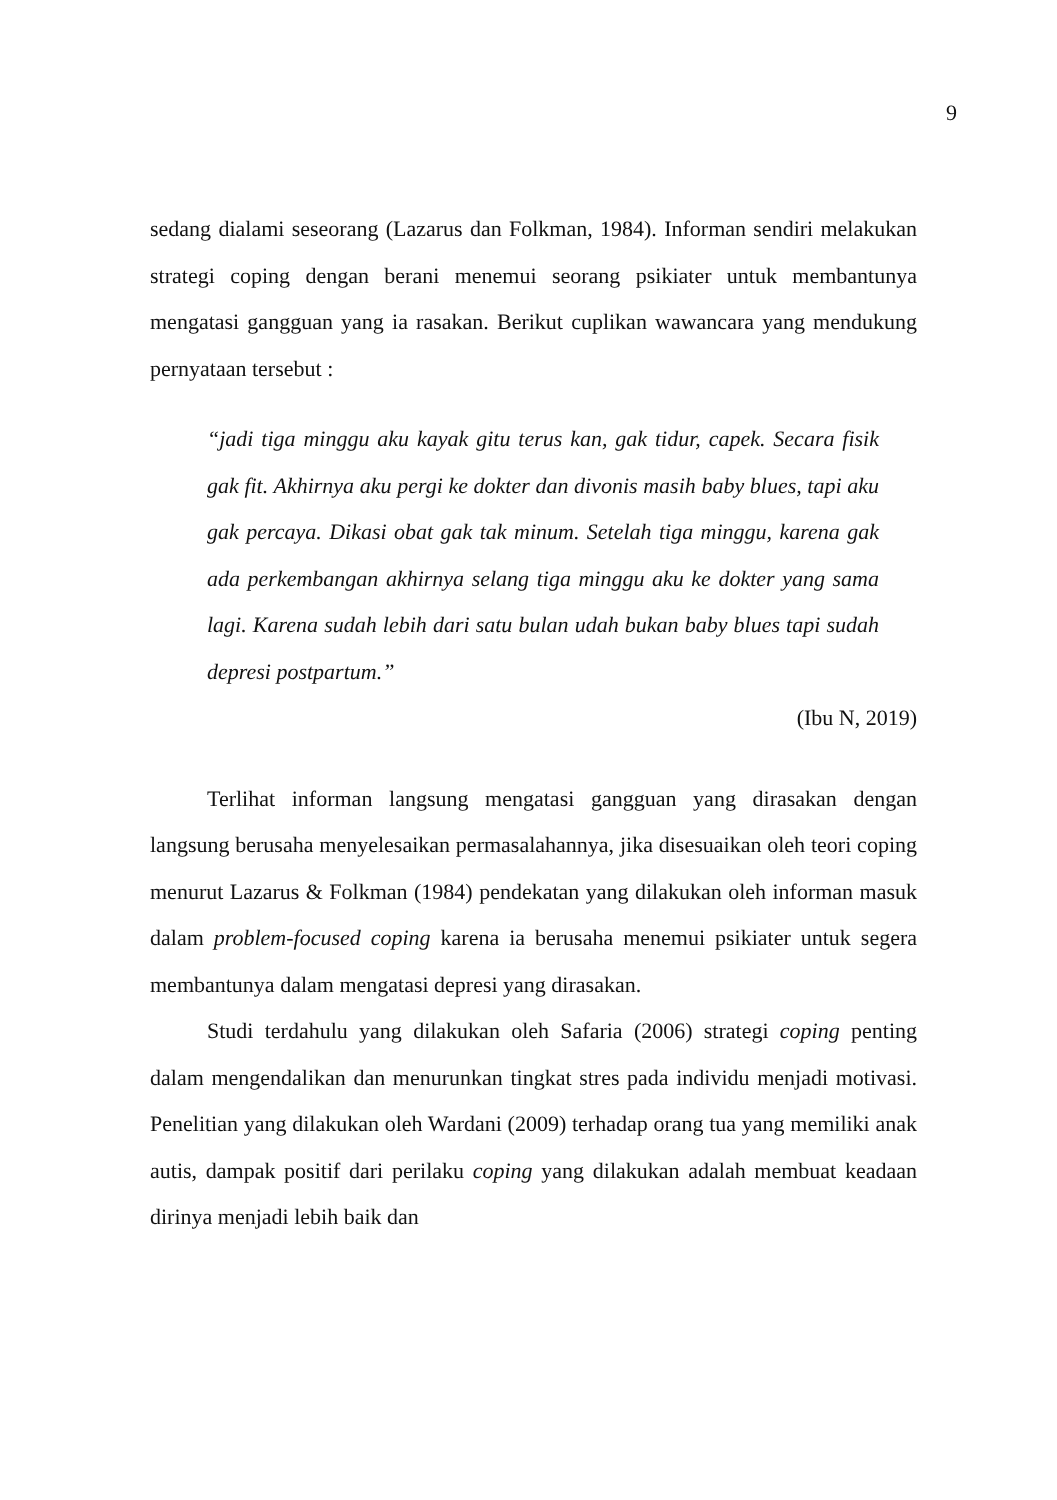9
sedang dialami seseorang (Lazarus dan Folkman, 1984). Informan sendiri melakukan strategi coping dengan berani menemui seorang psikiater untuk membantunya mengatasi gangguan yang ia rasakan. Berikut cuplikan wawancara yang mendukung pernyataan tersebut :
“jadi tiga minggu aku kayak gitu terus kan, gak tidur, capek. Secara fisik gak fit. Akhirnya aku pergi ke dokter dan divonis masih baby blues, tapi aku gak percaya. Dikasi obat gak tak minum. Setelah tiga minggu, karena gak ada perkembangan akhirnya selang tiga minggu aku ke dokter yang sama lagi. Karena sudah lebih dari satu bulan udah bukan baby blues tapi sudah depresi postpartum.”
(Ibu N, 2019)
Terlihat informan langsung mengatasi gangguan yang dirasakan dengan langsung berusaha menyelesaikan permasalahannya, jika disesuaikan oleh teori coping menurut Lazarus & Folkman (1984) pendekatan yang dilakukan oleh informan masuk dalam problem-focused coping karena ia berusaha menemui psikiater untuk segera membantunya dalam mengatasi depresi yang dirasakan.
Studi terdahulu yang dilakukan oleh Safaria (2006) strategi coping penting dalam mengendalikan dan menurunkan tingkat stres pada individu menjadi motivasi. Penelitian yang dilakukan oleh Wardani (2009) terhadap orang tua yang memiliki anak autis, dampak positif dari perilaku coping yang dilakukan adalah membuat keadaan dirinya menjadi lebih baik dan